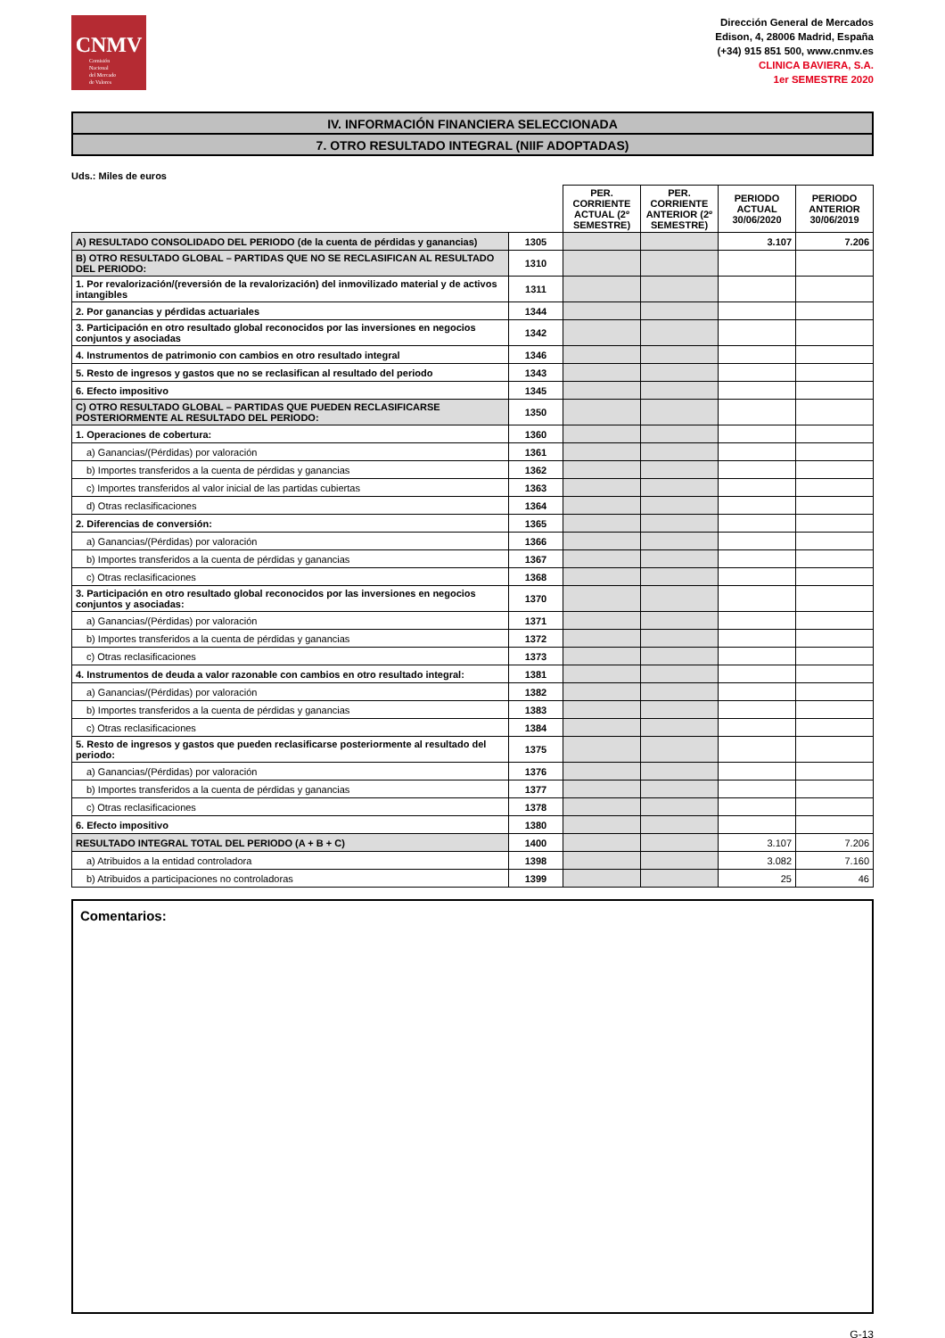CNMV
Comisión
Nacional
del Mercado
de Valores
Dirección General de Mercados
Edison, 4, 28006 Madrid, España
(+34) 915 851 500, www.cnmv.es
CLINICA BAVIERA, S.A.
1er SEMESTRE 2020
IV. INFORMACIÓN FINANCIERA SELECCIONADA
7. OTRO RESULTADO INTEGRAL (NIIF ADOPTADAS)
Uds.: Miles de euros
| | | PER. CORRIENTE ACTUAL (2º SEMESTRE) | PER. CORRIENTE ANTERIOR (2º SEMESTRE) | PERIODO ACTUAL 30/06/2020 | PERIODO ANTERIOR 30/06/2019 |
| --- | --- | --- | --- | --- | --- |
| A) RESULTADO CONSOLIDADO DEL PERIODO (de la cuenta de pérdidas y ganancias) | 1305 | | | 3.107 | 7.206 |
| B) OTRO RESULTADO GLOBAL – PARTIDAS QUE NO SE RECLASIFICAN AL RESULTADO DEL PERIODO: | 1310 | | | | |
| 1. Por revalorización/(reversión de la revalorización) del inmovilizado material y de activos intangibles | 1311 | | | | |
| 2. Por ganancias y pérdidas actuariales | 1344 | | | | |
| 3. Participación en otro resultado global reconocidos por las inversiones en negocios conjuntos y asociadas | 1342 | | | | |
| 4. Instrumentos de patrimonio con cambios en otro resultado integral | 1346 | | | | |
| 5. Resto de ingresos y gastos que no se reclasifican al resultado del periodo | 1343 | | | | |
| 6. Efecto impositivo | 1345 | | | | |
| C) OTRO RESULTADO GLOBAL – PARTIDAS QUE PUEDEN RECLASIFICARSE POSTERIORMENTE AL RESULTADO DEL PERIODO: | 1350 | | | | |
| 1. Operaciones de cobertura: | 1360 | | | | |
| a) Ganancias/(Pérdidas) por valoración | 1361 | | | | |
| b) Importes transferidos a la cuenta de pérdidas y ganancias | 1362 | | | | |
| c) Importes transferidos al valor inicial de las partidas cubiertas | 1363 | | | | |
| d) Otras reclasificaciones | 1364 | | | | |
| 2. Diferencias de conversión: | 1365 | | | | |
| a) Ganancias/(Pérdidas) por valoración | 1366 | | | | |
| b) Importes transferidos a la cuenta de pérdidas y ganancias | 1367 | | | | |
| c) Otras reclasificaciones | 1368 | | | | |
| 3. Participación en otro resultado global reconocidos por las inversiones en negocios conjuntos y asociadas: | 1370 | | | | |
| a) Ganancias/(Pérdidas) por valoración | 1371 | | | | |
| b) Importes transferidos a la cuenta de pérdidas y ganancias | 1372 | | | | |
| c) Otras reclasificaciones | 1373 | | | | |
| 4. Instrumentos de deuda a valor razonable con cambios en otro resultado integral: | 1381 | | | | |
| a) Ganancias/(Pérdidas) por valoración | 1382 | | | | |
| b) Importes transferidos a la cuenta de pérdidas y ganancias | 1383 | | | | |
| c) Otras reclasificaciones | 1384 | | | | |
| 5. Resto de ingresos y gastos que pueden reclasificarse posteriormente al resultado del periodo: | 1375 | | | | |
| a) Ganancias/(Pérdidas) por valoración | 1376 | | | | |
| b) Importes transferidos a la cuenta de pérdidas y ganancias | 1377 | | | | |
| c) Otras reclasificaciones | 1378 | | | | |
| 6. Efecto impositivo | 1380 | | | | |
| RESULTADO INTEGRAL TOTAL DEL PERIODO (A + B + C) | 1400 | | | 3.107 | 7.206 |
| a) Atribuidos a la entidad controladora | 1398 | | | 3.082 | 7.160 |
| b) Atribuidos a participaciones no controladoras | 1399 | | | 25 | 46 |
Comentarios:
G-13